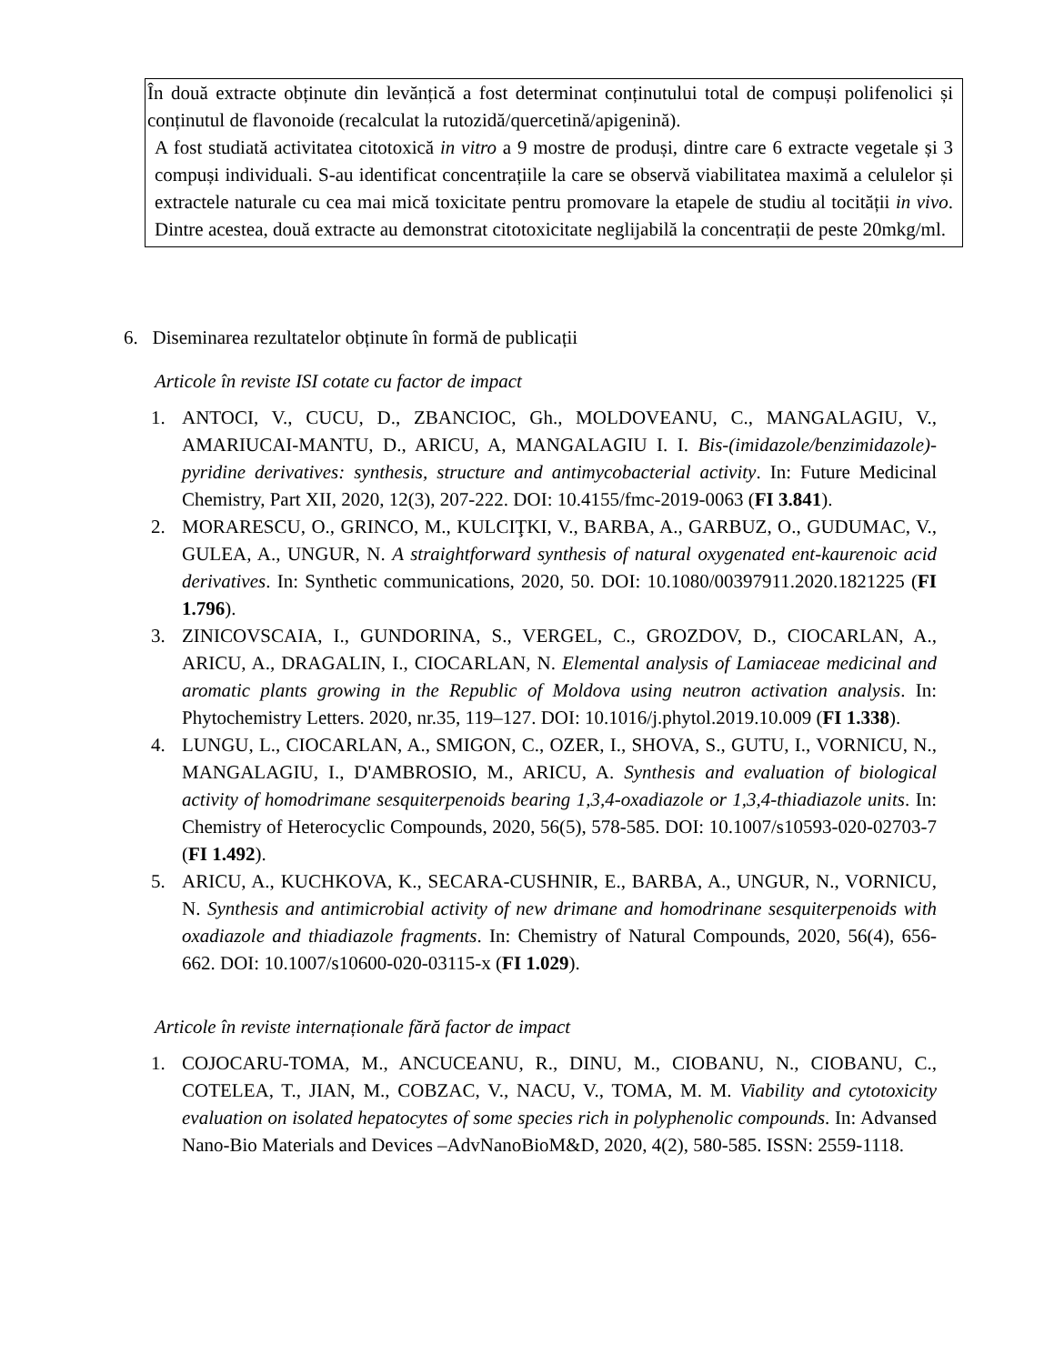În două extracte obținute din levănțică a fost determinat conținutului total de compuși polifenolici și conținutul de flavonoide (recalculat la rutozidă/quercetină/apigenină).
A fost studiată activitatea citotoxică in vitro a 9 mostre de produși, dintre care 6 extracte vegetale și 3 compuși individuali. S-au identificat concentrațiile la care se observă viabilitatea maximă a celulelor și extractele naturale cu cea mai mică toxicitate pentru promovare la etapele de studiu al tocității in vivo. Dintre acestea, două extracte au demonstrat citotoxicitate neglijabilă la concentrații de peste 20mkg/ml.
6. Diseminarea rezultatelor obținute în formă de publicații
Articole în reviste ISI cotate cu factor de impact
1. ANTOCI, V., CUCU, D., ZBANCIOC, Gh., MOLDOVEANU, C., MANGALAGIU, V., AMARIUCAI-MANTU, D., ARICU, A, MANGALAGIU I. I. Bis-(imidazole/benzimidazole)-pyridine derivatives: synthesis, structure and antimycobacterial activity. In: Future Medicinal Chemistry, Part XII, 2020, 12(3), 207-222. DOI: 10.4155/fmc-2019-0063 (FI 3.841).
2. MORARESCU, O., GRINCO, M., KULCIŢKI, V., BARBA, A., GARBUZ, O., GUDUMAC, V., GULEA, A., UNGUR, N. A straightforward synthesis of natural oxygenated ent-kaurenoic acid derivatives. In: Synthetic communications, 2020, 50. DOI: 10.1080/00397911.2020.1821225 (FI 1.796).
3. ZINICOVSCAIA, I., GUNDORINA, S., VERGEL, C., GROZDOV, D., CIOCARLAN, A., ARICU, A., DRAGALIN, I., CIOCARLAN, N. Elemental analysis of Lamiaceae medicinal and aromatic plants growing in the Republic of Moldova using neutron activation analysis. In: Phytochemistry Letters. 2020, nr.35, 119–127. DOI: 10.1016/j.phytol.2019.10.009 (FI 1.338).
4. LUNGU, L., CIOCARLAN, A., SMIGON, C., OZER, I., SHOVA, S., GUTU, I., VORNICU, N., MANGALAGIU, I., D'AMBROSIO, M., ARICU, A. Synthesis and evaluation of biological activity of homodrimane sesquiterpenoids bearing 1,3,4-oxadiazole or 1,3,4-thiadiazole units. In: Chemistry of Heterocyclic Compounds, 2020, 56(5), 578-585. DOI: 10.1007/s10593-020-02703-7 (FI 1.492).
5. ARICU, A., KUCHKOVA, K., SECARA-CUSHNIR, E., BARBA, A., UNGUR, N., VORNICU, N. Synthesis and antimicrobial activity of new drimane and homodrinane sesquiterpenoids with oxadiazole and thiadiazole fragments. In: Chemistry of Natural Compounds, 2020, 56(4), 656-662. DOI: 10.1007/s10600-020-03115-x (FI 1.029).
Articole în reviste internaționale fără factor de impact
1. COJOCARU-TOMA, M., ANCUCEANU, R., DINU, M., CIOBANU, N., CIOBANU, C., COTELEA, T., JIAN, M., COBZAC, V., NACU, V., TOMA, M. M. Viability and cytotoxicity evaluation on isolated hepatocytes of some species rich in polyphenolic compounds. In: Advansed Nano-Bio Materials and Devices –AdvNanoBioM&D, 2020, 4(2), 580-585. ISSN: 2559-1118.